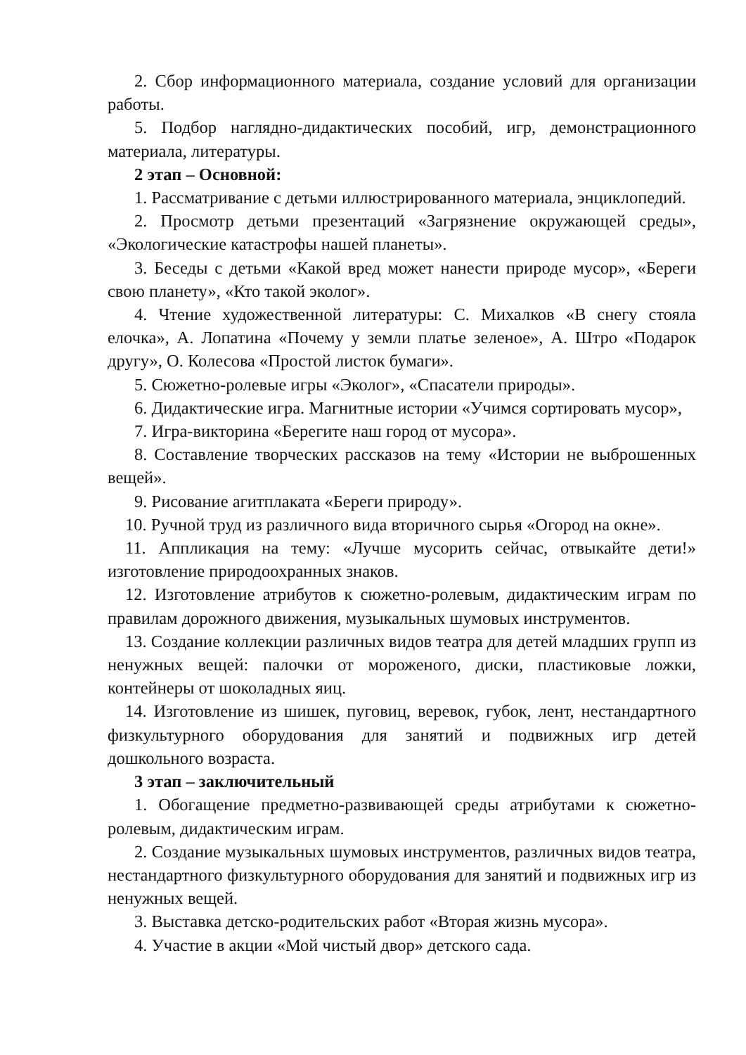2. Сбор информационного материала, создание условий для организации работы.
5. Подбор наглядно-дидактических пособий, игр, демонстрационного материала, литературы.
2 этап – Основной:
1. Рассматривание с детьми иллюстрированного материала, энциклопедий.
2. Просмотр детьми презентаций «Загрязнение окружающей среды», «Экологические катастрофы нашей планеты».
3. Беседы с детьми «Какой вред может нанести природе мусор», «Береги свою планету», «Кто такой эколог».
4. Чтение художественной литературы: С. Михалков «В снегу стояла елочка», А. Лопатина «Почему у земли платье зеленое», А. Штро «Подарок другу», О. Колесова «Простой листок бумаги».
5. Сюжетно-ролевые игры «Эколог», «Спасатели природы».
6. Дидактические игра. Магнитные истории «Учимся сортировать мусор»,
7. Игра-викторина «Берегите наш город от мусора».
8. Составление творческих рассказов на тему «Истории не выброшенных вещей».
9. Рисование агитплаката «Береги природу».
10. Ручной труд из различного вида вторичного сырья «Огород на окне».
11. Аппликация на тему: «Лучше мусорить сейчас, отвыкайте дети!» изготовление природоохранных знаков.
12. Изготовление атрибутов к сюжетно-ролевым, дидактическим играм по правилам дорожного движения, музыкальных шумовых инструментов.
13. Создание коллекции различных видов театра для детей младших групп из ненужных вещей: палочки от мороженого, диски, пластиковые ложки, контейнеры от шоколадных яиц.
14. Изготовление из шишек, пуговиц, веревок, губок, лент, нестандартного физкультурного оборудования для занятий и подвижных игр детей дошкольного возраста.
3 этап – заключительный
1. Обогащение предметно-развивающей среды атрибутами к сюжетно-ролевым, дидактическим играм.
2. Создание музыкальных шумовых инструментов, различных видов театра, нестандартного физкультурного оборудования для занятий и подвижных игр из ненужных вещей.
3. Выставка детско-родительских работ «Вторая жизнь мусора».
4. Участие в акции «Мой чистый двор» детского сада.